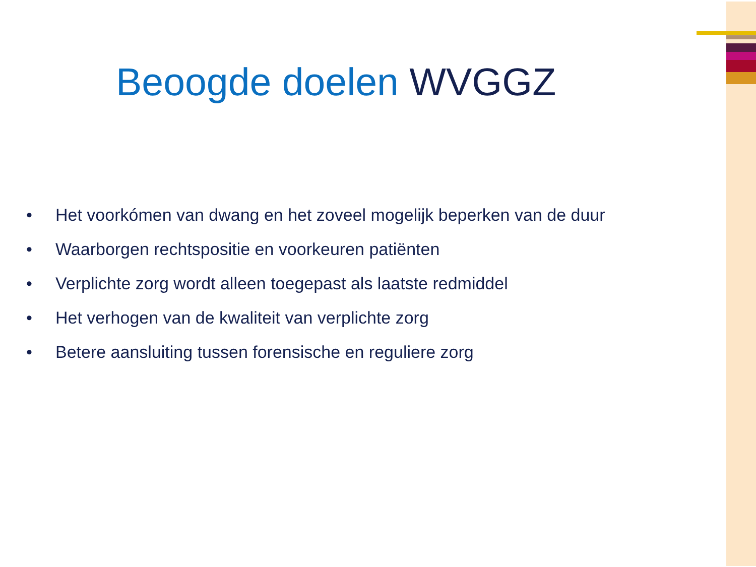Beoogde doelen WVGGZ
• Het voorkómen van dwang en het zoveel mogelijk beperken van de duur
• Waarborgen rechtspositie en voorkeuren patiënten
• Verplichte zorg wordt alleen toegepast als laatste redmiddel
• Het verhogen van de kwaliteit van verplichte zorg
• Betere aansluiting tussen forensische en reguliere zorg